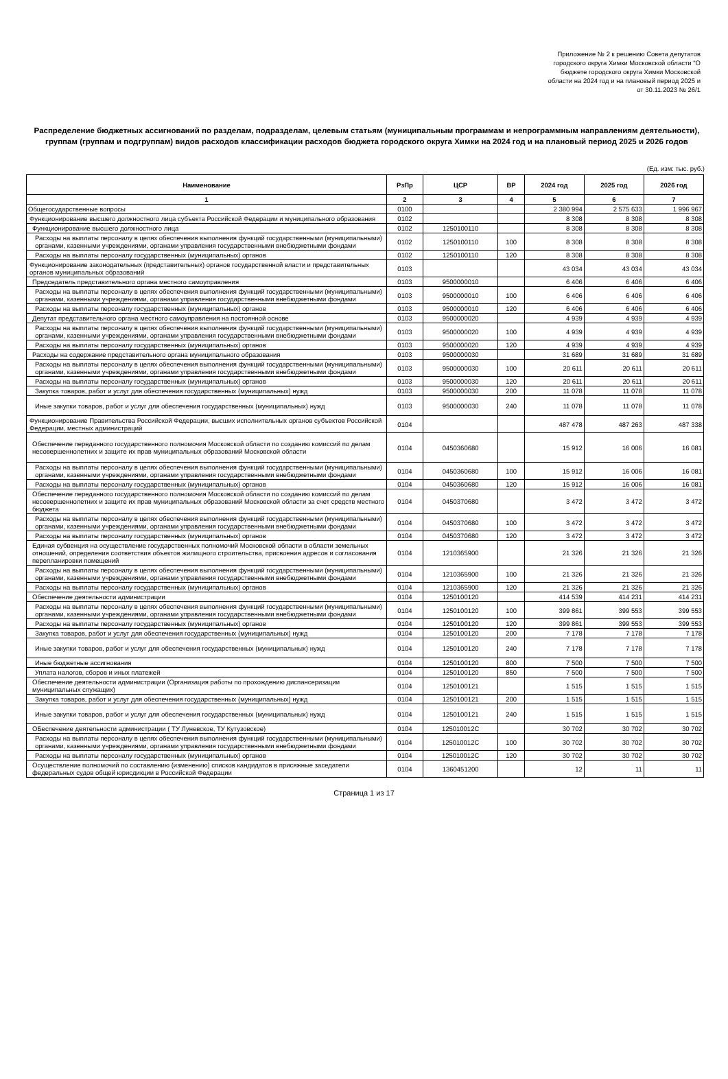Приложение № 2 к решению Совета депутатов
городского округа Химки Московской области "О
бюджете городского округа Химки Московской
области на 2024 год и на плановый период 2025 и
от 30.11.2023 № 26/1
Распределение бюджетных ассигнований по разделам, подразделам, целевым статьям (муниципальным программам и непрограммным направлениям деятельности), группам (группам и подгруппам) видов расходов классификации расходов бюджета городского округа Химки на 2024 год и на плановый период 2025 и 2026 годов
(Ед. изм: тыс. руб.)
| Наименование | РзПр | ЦСР | ВР | 2024 год | 2025 год | 2026 год |
| --- | --- | --- | --- | --- | --- | --- |
| 1 | 2 | 3 | 4 | 5 | 6 | 7 |
| Общегосударственные вопросы | 0100 | | | 2 380 994 | 2 575 633 | 1 996 967 |
| Функционирование высшего должностного лица субъекта Российской Федерации и муниципального образования | 0102 | | | 8 308 | 8 308 | 8 308 |
| Функционирование высшего должностного лица | 0102 | 1250100110 | | 8 308 | 8 308 | 8 308 |
| Расходы на выплаты персоналу в целях обеспечения выполнения функций государственными (муниципальными) органами, казенными учреждениями, органами управления государственными внебюджетными фондами | 0102 | 1250100110 | 100 | 8 308 | 8 308 | 8 308 |
| Расходы на выплаты персоналу государственных (муниципальных) органов | 0102 | 1250100110 | 120 | 8 308 | 8 308 | 8 308 |
| Функционирование законодательных (представительных) органов государственной власти и представительных органов муниципальных образований | 0103 | | | 43 034 | 43 034 | 43 034 |
| Председатель представительного органа местного самоуправления | 0103 | 9500000010 | | 6 406 | 6 406 | 6 406 |
| Расходы на выплаты персоналу в целях обеспечения выполнения функций государственными (муниципальными) органами, казенными учреждениями, органами управления государственными внебюджетными фондами | 0103 | 9500000010 | 100 | 6 406 | 6 406 | 6 406 |
| Расходы на выплаты персоналу государственных (муниципальных) органов | 0103 | 9500000010 | 120 | 6 406 | 6 406 | 6 406 |
| Депутат представительного органа местного самоуправления на постоянной основе | 0103 | 9500000020 | | 4 939 | 4 939 | 4 939 |
| Расходы на выплаты персоналу в целях обеспечения выполнения функций государственными (муниципальными) органами, казенными учреждениями, органами управления государственными внебюджетными фондами | 0103 | 9500000020 | 100 | 4 939 | 4 939 | 4 939 |
| Расходы на выплаты персоналу государственных (муниципальных) органов | 0103 | 9500000020 | 120 | 4 939 | 4 939 | 4 939 |
| Расходы на содержание представительного органа муниципального образования | 0103 | 9500000030 | | 31 689 | 31 689 | 31 689 |
| Расходы на выплаты персоналу в целях обеспечения выполнения функций государственными (муниципальными) органами, казенными учреждениями, органами управления государственными внебюджетными фондами | 0103 | 9500000030 | 100 | 20 611 | 20 611 | 20 611 |
| Расходы на выплаты персоналу государственных (муниципальных) органов | 0103 | 9500000030 | 120 | 20 611 | 20 611 | 20 611 |
| Закупка товаров, работ и услуг для обеспечения государственных (муниципальных) нужд | 0103 | 9500000030 | 200 | 11 078 | 11 078 | 11 078 |
| Иные закупки товаров, работ и услуг для обеспечения государственных (муниципальных) нужд | 0103 | 9500000030 | 240 | 11 078 | 11 078 | 11 078 |
| Функционирование Правительства Российской Федерации, высших исполнительных органов субъектов Российской Федерации, местных администраций | 0104 | | | 487 478 | 487 263 | 487 338 |
| Обеспечение переданного государственного полномочия Московской области по созданию комиссий по делам несовершеннолетних и защите их прав муниципальных образований Московской области | 0104 | 0450360680 | | 15 912 | 16 006 | 16 081 |
| Расходы на выплаты персоналу в целях обеспечения выполнения функций государственными (муниципальными) органами, казенными учреждениями, органами управления государственными внебюджетными фондами | 0104 | 0450360680 | 100 | 15 912 | 16 006 | 16 081 |
| Расходы на выплаты персоналу государственных (муниципальных) органов | 0104 | 0450360680 | 120 | 15 912 | 16 006 | 16 081 |
| Обеспечение переданного государственного полномочия Московской области по созданию комиссий по делам несовершеннолетних и защите их прав муниципальных образований Московской области за счет средств местного бюджета | 0104 | 0450370680 | | 3 472 | 3 472 | 3 472 |
| Расходы на выплаты персоналу в целях обеспечения выполнения функций государственными (муниципальными) органами, казенными учреждениями, органами управления государственными внебюджетными фондами | 0104 | 0450370680 | 100 | 3 472 | 3 472 | 3 472 |
| Расходы на выплаты персоналу государственных (муниципальных) органов | 0104 | 0450370680 | 120 | 3 472 | 3 472 | 3 472 |
| Единая субвенция на осуществление государственных полномочий Московской области в области земельных отношений, определения соответствия объектов жилищного строительства, присвоения адресов и согласования перепланировки помещений | 0104 | 1210365900 | | 21 326 | 21 326 | 21 326 |
| Расходы на выплаты персоналу в целях обеспечения выполнения функций государственными (муниципальными) органами, казенными учреждениями, органами управления государственными внебюджетными фондами | 0104 | 1210365900 | 100 | 21 326 | 21 326 | 21 326 |
| Расходы на выплаты персоналу государственных (муниципальных) органов | 0104 | 1210365900 | 120 | 21 326 | 21 326 | 21 326 |
| Обеспечение деятельности администрации | 0104 | 1250100120 | | 414 539 | 414 231 | 414 231 |
| Расходы на выплаты персоналу в целях обеспечения выполнения функций государственными (муниципальными) органами, казенными учреждениями, органами управления государственными внебюджетными фондами | 0104 | 1250100120 | 100 | 399 861 | 399 553 | 399 553 |
| Расходы на выплаты персоналу государственных (муниципальных) органов | 0104 | 1250100120 | 120 | 399 861 | 399 553 | 399 553 |
| Закупка товаров, работ и услуг для обеспечения государственных (муниципальных) нужд | 0104 | 1250100120 | 200 | 7 178 | 7 178 | 7 178 |
| Иные закупки товаров, работ и услуг для обеспечения государственных (муниципальных) нужд | 0104 | 1250100120 | 240 | 7 178 | 7 178 | 7 178 |
| Иные бюджетные ассигнования | 0104 | 1250100120 | 800 | 7 500 | 7 500 | 7 500 |
| Уплата налогов, сборов и иных платежей | 0104 | 1250100120 | 850 | 7 500 | 7 500 | 7 500 |
| Обеспечение деятельности администрации (Организация работы по прохождению диспансеризации муниципальных служащих) | 0104 | 1250100121 | | 1 515 | 1 515 | 1 515 |
| Закупка товаров, работ и услуг для обеспечения государственных (муниципальных) нужд | 0104 | 1250100121 | 200 | 1 515 | 1 515 | 1 515 |
| Иные закупки товаров, работ и услуг для обеспечения государственных (муниципальных) нужд | 0104 | 1250100121 | 240 | 1 515 | 1 515 | 1 515 |
| ОБеспечение деятельности администрации ( ТУ Луневское, ТУ Кутузовское) | 0104 | 125010012С | | 30 702 | 30 702 | 30 702 |
| Расходы на выплаты персоналу в целях обеспечения выполнения функций государственными (муниципальными) органами, казенными учреждениями, органами управления государственными внебюджетными фондами | 0104 | 125010012С | 100 | 30 702 | 30 702 | 30 702 |
| Расходы на выплаты персоналу государственных (муниципальных) органов | 0104 | 125010012С | 120 | 30 702 | 30 702 | 30 702 |
| Осуществление полномочий по составлению (изменению) списков кандидатов в присяжные заседатели федеральных судов общей юрисдикции в Российской Федерации | 0104 | 1360451200 | | 12 | 11 | 11 |
Страница 1 из 17